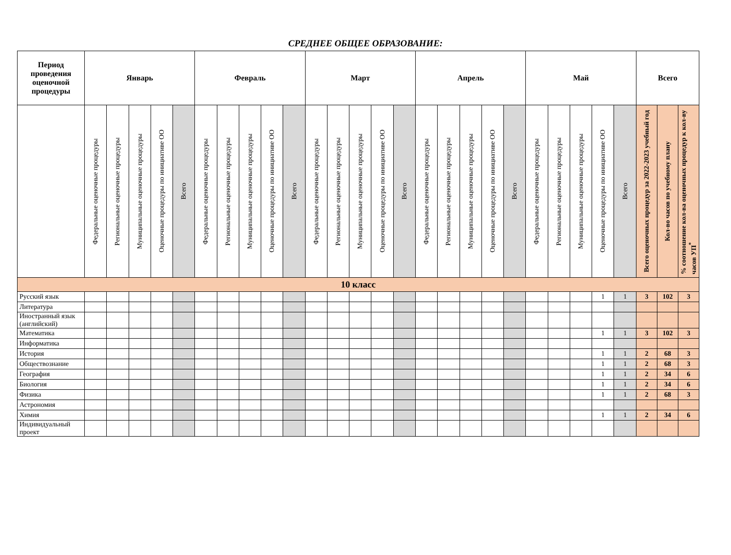СРЕДНЕЕ ОБЩЕЕ ОБРАЗОВАНИЕ:
| Период проведения оценочной процедуры | Январь | | | | | Февраль | | | | | Март | | | | | Апрель | | | | | Май | | | | | Всего | | |
| --- | --- | --- | --- | --- | --- | --- | --- | --- | --- | --- | --- | --- | --- | --- | --- | --- | --- | --- | --- | --- | --- | --- | --- | --- | --- | --- | --- | --- |
| | Федеральные оценочные процедуры | Региональные оценочные процедуры | Муниципальные оценочные процедуры | Оценочные процедуры по инициативе ОО | Всего | Федеральные оценочные процедуры | Региональные оценочные процедуры | Муниципальные оценочные процедуры | Оценочные процедуры по инициативе ОО | Всего | Федеральные оценочные процедуры | Региональные оценочные процедуры | Муниципальные оценочные процедуры | Оценочные процедуры по инициативе ОО | Всего | Федеральные оценочные процедуры | Региональные оценочные процедуры | Муниципальные оценочные процедуры | Оценочные процедуры по инициативе ОО | Всего | Федеральные оценочные процедуры | Региональные оценочные процедуры | Муниципальные оценочные процедуры | Оценочные процедуры по инициативе ОО | Всего | Всего оценочных процедур за 2022-2023 учебный год | Кол-во часов по учебному плану | % соотношение кол-ва оценочных процедур к кол-ву часов УП<sup>*</sup> |
| 10 класс | | | | | | | | | | | | | | | | | | | | | | | | | | | | |
| Русский язык | | | | | | | | | | | | | | | | | | | | | | | | 1 | 1 | 3 | 102 | 3 |
| Литература | | | | | | | | | | | | | | | | | | | | | | | | | | | | |
| Иностранный язык (английский) | | | | | | | | | | | | | | | | | | | | | | | | | | | | |
| Математика | | | | | | | | | | | | | | | | | | | | | | | | 1 | 1 | 3 | 102 | 3 |
| Информатика | | | | | | | | | | | | | | | | | | | | | | | | | | | | |
| История | | | | | | | | | | | | | | | | | | | | | | | | 1 | 1 | 2 | 68 | 3 |
| Обществознание | | | | | | | | | | | | | | | | | | | | | | | | 1 | 1 | 2 | 68 | 3 |
| География | | | | | | | | | | | | | | | | | | | | | | | | 1 | 1 | 2 | 34 | 6 |
| Биология | | | | | | | | | | | | | | | | | | | | | | | | 1 | 1 | 2 | 34 | 6 |
| Физика | | | | | | | | | | | | | | | | | | | | | | | | 1 | 1 | 2 | 68 | 3 |
| Астрономия | | | | | | | | | | | | | | | | | | | | | | | | | | | | |
| Химия | | | | | | | | | | | | | | | | | | | | | | | | 1 | 1 | 2 | 34 | 6 |
| Индивидуальный проект | | | | | | | | | | | | | | | | | | | | | | | | | | | | |